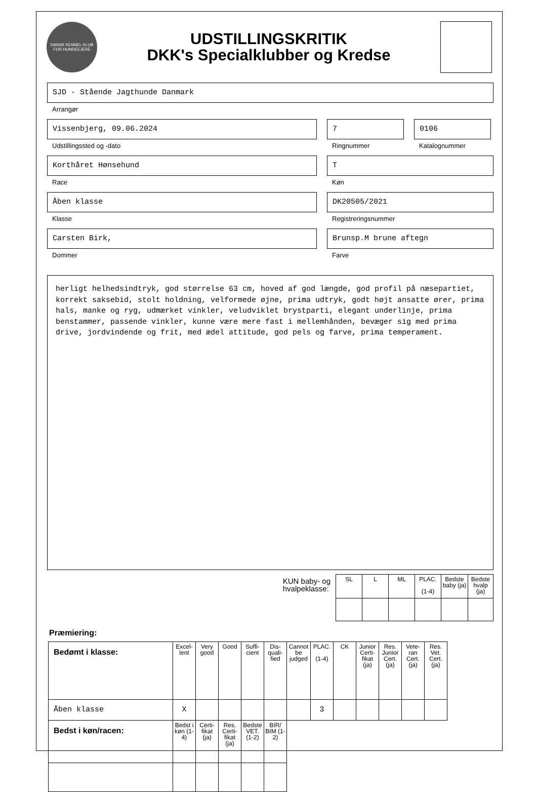DANSK KENNEL KLUB FOR HUNDEEJERE
UDSTILLINGSKRITIK
DKK's Specialklubber og Kredse
SJD - Stående Jagthunde Danmark
Arrangør
Vissenbjerg, 09.06.2024
Udstillingssted og -dato
7
Ringnummer
0106
Katalognummer
Korthåret Hønsehund
Race
T
Køn
Åben klasse
Klasse
DK20505/2021
Registreringsnummer
Carsten Birk,
Dommer
Brunsp.M brune aftegn
Farve
herligt helhedsindtryk, god størrelse 63 cm, hoved af god længde, god profil på næsepartiet, korrekt saksebid, stolt holdning, velformede øjne, prima udtryk, godt højt ansatte ører, prima hals, manke og ryg, udmærket vinkler, veludviklet brystparti, elegant underlinje, prima benstammer, passende vinkler, kunne være mere fast i mellemhånden, bevæger sig med prima drive, jordvindende og frit, med ædel attitude, god pels og farve, prima temperament.
KUN baby- og
hvalpeklasse:
| SL | L | ML | PLAC. (1-4) | Bedste baby (ja) | Bedste hvalp (ja) |
| --- | --- | --- | --- | --- | --- |
Præmiering:
| Bedømt i klasse: | Excel-lent | Very good | Good | Suffi-cient | Dis-quali-fied | Cannot be judged | PLAC. (1-4) | CK | Junior Certi-fikat (ja) | Res. Junior Cert. (ja) | Vete-ran Cert. (ja) | Res. Vet. Cert. (ja) |
| --- | --- | --- | --- | --- | --- | --- | --- | --- | --- | --- | --- | --- |
| Åben klasse | X | | | | | | 3 | | | | | |
| Bedst i køn/racen: | Bedst i køn (1-4) | Certi-fikat (ja) | Res. Certi-fikat (ja) | Bedste VET. (1-2) | BIR/ BIM (1-2) | | | | | | | |